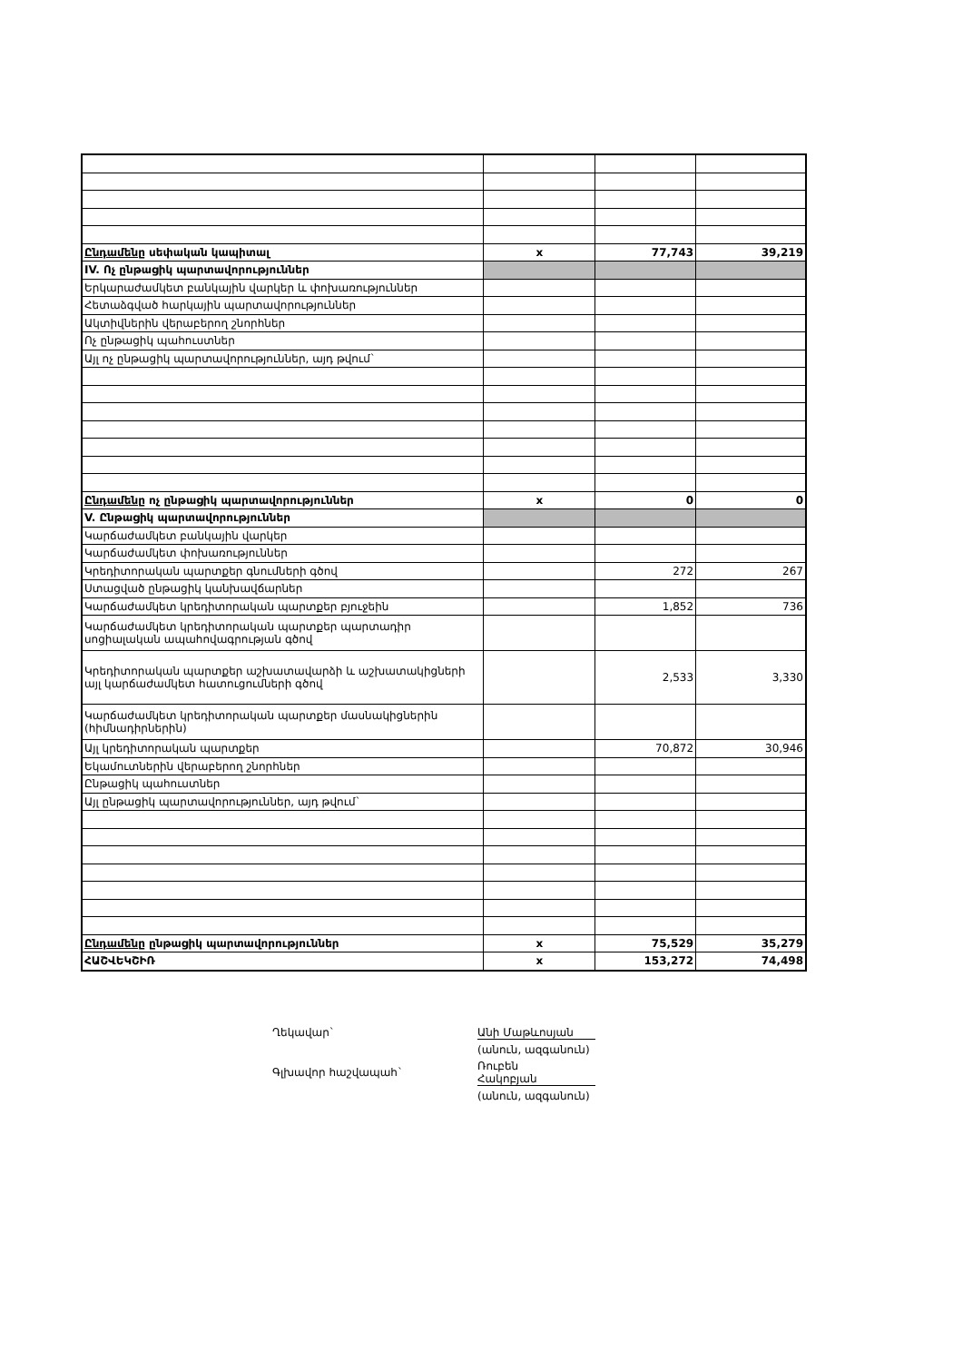| Ընդամենը սեփական կապիտալ | x | 77,743 | 39,219 |
| IV. Ոչ ընթացիկ պարտավորություններ | | | |
| Երկարաժամկետ բանկային վարկեր և փոխառություններ | | | |
| Հետաձգված հարկային պարտավորություններ | | | |
| Ակտիվներին վերաբերող շնորհներ | | | |
| Ոչ ընթացիկ պահուստներ | | | |
| Այլ ոչ ընթացիկ պարտավորություններ, այդ թվում` | | | |
| Ընդամենը ոչ ընթացիկ պարտավորություններ | x | 0 | 0 |
| V. Ընթացիկ պարտավորություններ | | | |
| Կարճաժամկետ բանկային վարկեր | | | |
| Կարճաժամկետ փոխառություններ | | | |
| Կրեդիտորական պարտքեր գնումների գծով | | 272 | 267 |
| Ստացված ընթացիկ կանխավճարներ | | | |
| Կարճաժամկետ կրեդիտորական պարտքեր բյուջեին | | 1,852 | 736 |
| Կարճաժամկետ կրեդիտորական պարտքեր պարտադիր սոցիալական ապահովագրության գծով | | | |
| Կրեդիտորական պարտքեր աշխատավարձի և աշխատակիցների այլ կարճաժամկետ հատուցումների գծով | | 2,533 | 3,330 |
| Կարճաժամկետ կրեդիտորական պարտքեր մասնակիցներին (հիմնադիրներին) | | | |
| Այլ կրեդիտորական պարտքեր | | 70,872 | 30,946 |
| Եկամուտներին վերաբերող շնորհներ | | | |
| Ընթացիկ պահուստներ | | | |
| Այլ ընթացիկ պարտավորություններ, այդ թվում` | | | |
| Ընդամենը ընթացիկ պարտավորություններ | x | 75,529 | 35,279 |
| ՀԱՇՎԵԿՇԻՌ | x | 153,272 | 74,498 |
Ղեկավար` Անի Մաթևոսյան
(անուն, ազգանուն)
Գլխավոր հաշվապահ` Ռուբեն
Հակոբյան
(անուն, ազգանուն)